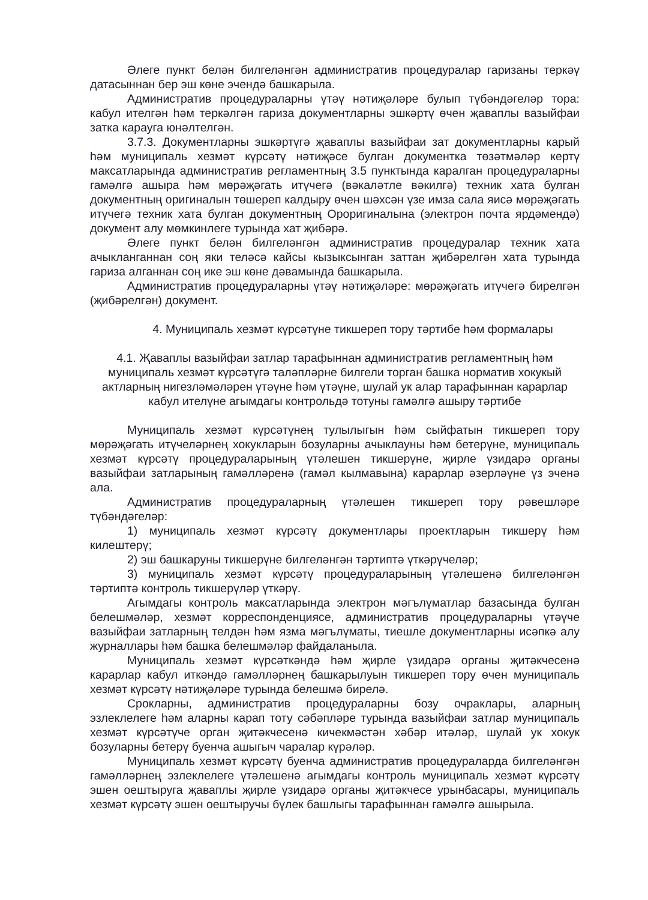Әлеге пункт белән билгеләнгән административ процедуралар гаризаны теркәү датасыннан бер эш көне эчендә башкарыла.
Административ процедураларны үтәү нәтиҗәләре булып түбәндәгеләр тора: кабул ителгән һәм теркәлгән гариза документларны эшкәртү өчен җаваплы вазыйфаи затка карауга юнәлтелгән.
3.7.3. Документларны эшкәртүгә җаваплы вазыйфаи зат документларны карый һәм муниципаль хезмәт күрсәтү нәтиҗәсе булган документка төзәтмәләр кертү максатларында административ регламентның 3.5 пунктында каралган процедураларны гамәлгә ашыра һәм мөрәҗәгать итүчегә (вәкаләтле вәкилгә) техник хата булган документның оригиналын төшереп калдыру өчен шәхсән үзе имза сала яисә мөрәҗәгать итүчегә техник хата булган документның Ороригиналына (электрон почта ярдәмендә) документ алу мөмкинлеге турында хат җибәрә.
Әлеге пункт белән билгеләнгән административ процедуралар техник хата ачыкланганнан соң яки теләсә кайсы кызыксынган заттан җибәрелгән хата турында гариза алганнан соң ике эш көне дәвамында башкарыла.
Административ процедураларны үтәү нәтиҗәләре: мөрәҗәгать итүчегә бирелгән (җибәрелгән) документ.
4. Муниципаль хезмәт күрсәтүне тикшереп тору тәртибе һәм формалары
4.1. Җаваплы вазыйфаи затлар тарафыннан административ регламентның һәм муниципаль хезмәт күрсәтүгә таләпләрне билгели торган башка норматив хокукый актларның нигезләмәләрен үтәүне һәм үтәүне, шулай ук алар тарафыннан карарлар кабул ителүне агымдагы контрольдә тотуны гамәлгә ашыру тәртибе
Муниципаль хезмәт күрсәтүнең тулылыгын һәм сыйфатын тикшереп тору мөрәҗәгать итүчеләрнең хокукларын бозуларны ачыклауны һәм бетерүне, муниципаль хезмәт күрсәтү процедураларының үтәлешен тикшерүне, җирле үзидарә органы вазыйфаи затларының гамәлләренә (гамәл кылмавына) карарлар әзерләүне үз эченә ала.
Административ процедураларның үтәлешен тикшереп тору рәвешләре түбәндәгеләр:
1) муниципаль хезмәт күрсәтү документлары проектларын тикшерү һәм килештерү;
2) эш башкаруны тикшерүне билгеләнгән тәртиптә үткәрүчеләр;
3) муниципаль хезмәт күрсәтү процедураларының үтәлешенә билгеләнгән тәртиптә контроль тикшерүләр үткәрү.
Агымдагы контроль максатларында электрон мәгълүматлар базасында булган белешмәләр, хезмәт корреспонденциясе, административ процедураларны үтәүче вазыйфаи затларның телдән һәм язма мәгълүматы, тиешле документларны исәпкә алу журналлары һәм башка белешмәләр файдаланыла.
Муниципаль хезмәт күрсәткәндә һәм җирле үзидарә органы җитәкчесенә карарлар кабул иткәндә гамәлләрнең башкарылуын тикшереп тору өчен муниципаль хезмәт күрсәтү нәтиҗәләре турында белешмә бирелә.
Срокларны, административ процедураларны бозу очраклары, аларның эзлеклелеге һәм аларны карап тоту сәбәпләре турында вазыйфаи затлар муниципаль хезмәт күрсәтүче орган җитәкчесенә кичекмәстән хәбәр итәләр, шулай ук хокук бозуларны бетерү буенча ашыгыч чаралар күрәләр.
Муниципаль хезмәт күрсәтү буенча административ процедураларда билгеләнгән гамәлләрнең эзлеклелеге үтәлешенә агымдагы контроль муниципаль хезмәт күрсәтү эшен оештыруга җаваплы җирле үзидарә органы җитәкчесе урынбасары, муниципаль хезмәт күрсәтү эшен оештыручы бүлек башлыгы тарафыннан гамәлгә ашырыла.